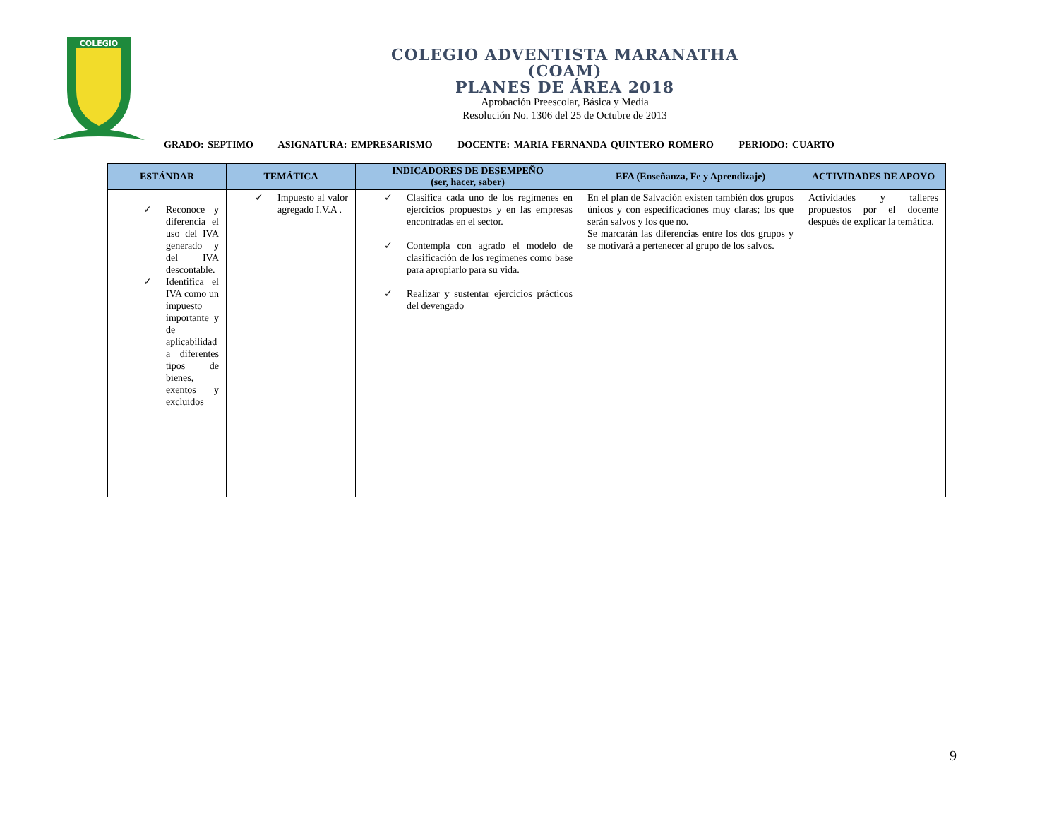COLEGIO
COLEGIO ADVENTISTA MARANATHA
(COAM)
PLANES DE ÁREA 2018
Aprobación Preescolar, Básica y Media
Resolución No. 1306 del 25 de Octubre de 2013
GRADO: SEPTIMO ASIGNATURA: EMPRESARISMO DOCENTE: MARIA FERNANDA QUINTERO ROMERO PERIODO: CUARTO
| ESTÁNDAR | TEMÁTICA | INDICADORES DE DESEMPEÑO (ser, hacer, saber) | EFA (Enseñanza, Fe y Aprendizaje) | ACTIVIDADES DE APOYO |
| --- | --- | --- | --- | --- |
| ✓ Reconoce y diferencia el uso del IVA generado y del IVA descontable. ✓ Identifica el IVA como un impuesto importante y de aplicabilidad a diferentes tipos de bienes, exentos y excluidos | ✓ Impuesto al valor agregado I.V.A . | ✓ Clasifica cada uno de los regímenes en ejercicios propuestos y en las empresas encontradas en el sector. ✓ Contempla con agrado el modelo de clasificación de los regímenes como base para apropiarlo para su vida. ✓ Realizar y sustentar ejercicios prácticos del devengado | En el plan de Salvación existen también dos grupos únicos y con especificaciones muy claras; los que serán salvos y los que no. Se marcarán las diferencias entre los dos grupos y se motivará a pertenecer al grupo de los salvos. | Actividades y talleres propuestos por el docente después de explicar la temática. |
9